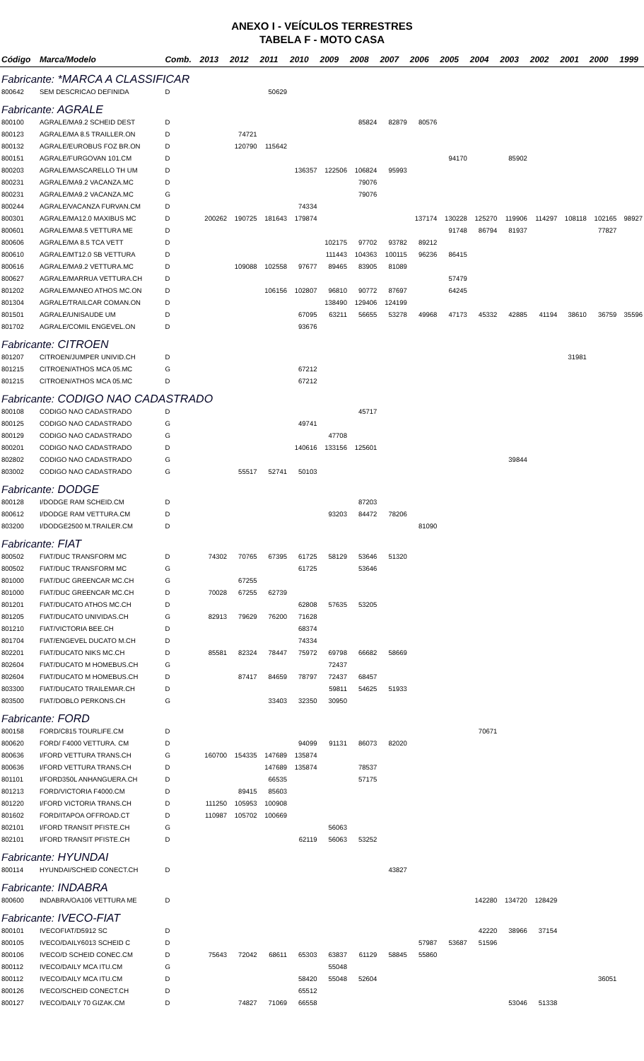ANEXO I - VEÍCULOS TERRESTRES
TABELA F - MOTO CASA
| Código | Marca/Modelo | Comb. | 2013 | 2012 | 2011 | 2010 | 2009 | 2008 | 2007 | 2006 | 2005 | 2004 | 2003 | 2002 | 2001 | 2000 | 1999 |
| --- | --- | --- | --- | --- | --- | --- | --- | --- | --- | --- | --- | --- | --- | --- | --- | --- | --- |
| Fabricante: *MARCA A CLASSIFICAR | | | | | | | | | | | | | | | | | |
| 800642 | SEM DESCRICAO DEFINIDA | D | | | 50629 | | | | | | | | | | | | |
| Fabricante: AGRALE | | | | | | | | | | | | | | | | | |
| 800100 | AGRALE/MA9.2 SCHEID DEST | D | | | | | | 85824 | 82879 | 80576 | | | | | | | |
| 800123 | AGRALE/MA 8.5 TRAILLER.ON | D | | 74721 | | | | | | | | | | | | | |
| 800132 | AGRALE/EUROBUS FOZ BR.ON | D | | 120790 | 115642 | | | | | | | | | | | | |
| 800151 | AGRALE/FURGOVAN 101.CM | D | | | | | | | | | 94170 | | 85902 | | | | |
| 800203 | AGRALE/MASCARELLO TH UM | D | | | | 136357 | 122506 | 106824 | 95993 | | | | | | | | |
| 800231 | AGRALE/MA9.2 VACANZA.MC | D | | | | | | 79076 | | | | | | | | | |
| 800231 | AGRALE/MA9.2 VACANZA.MC | G | | | | | | 79076 | | | | | | | | | |
| 800244 | AGRALE/VACANZA FURVAN.CM | D | | | | 74334 | | | | | | | | | | | |
| 800301 | AGRALE/MA12.0 MAXIBUS MC | D | 200262 | 190725 | 181643 | 179874 | | | | 137174 | 130228 | 125270 | 119906 | 114297 | 108118 | 102165 | 98927 |
| 800601 | AGRALE/MA8.5 VETTURA ME | D | | | | | | | | | 91748 | 86794 | 81937 | | | 77827 | |
| 800606 | AGRALE/MA 8.5 TCA VETT | D | | | | | 102175 | 97702 | 93782 | 89212 | | | | | | | |
| 800610 | AGRALE/MT12.0 SB VETTURA | D | | | | | 111443 | 104363 | 100115 | 96236 | 86415 | | | | | | |
| 800616 | AGRALE/MA9.2 VETTURA.MC | D | | 109088 | 102558 | 97677 | 89465 | 83905 | 81089 | | | | | | | | |
| 800627 | AGRALE/MARRUA VETTURA.CH | D | | | | | | | | | 57479 | | | | | | |
| 801202 | AGRALE/MANEO ATHOS MC.ON | D | | | 106156 | 102807 | 96810 | 90772 | 87697 | | 64245 | | | | | | |
| 801304 | AGRALE/TRAILCAR COMAN.ON | D | | | | | 138490 | 129406 | 124199 | | | | | | | | |
| 801501 | AGRALE/UNISAUDE UM | D | | | | 67095 | 63211 | 56655 | 53278 | 49968 | 47173 | 45332 | 42885 | 41194 | 38610 | 36759 | 35596 |
| 801702 | AGRALE/COMIL ENGEVEL.ON | D | | | | 93676 | | | | | | | | | | | |
| Fabricante: CITROEN | | | | | | | | | | | | | | | | | |
| 801207 | CITROEN/JUMPER UNIVID.CH | D | | | | | | | | | | | | | 31981 | | |
| 801215 | CITROEN/ATHOS MCA 05.MC | G | | | | 67212 | | | | | | | | | | | |
| 801215 | CITROEN/ATHOS MCA 05.MC | D | | | | 67212 | | | | | | | | | | | |
| Fabricante: CODIGO NAO CADASTRADO | | | | | | | | | | | | | | | | | |
| 800108 | CODIGO NAO CADASTRADO | D | | | | | | 45717 | | | | | | | | | |
| 800125 | CODIGO NAO CADASTRADO | G | | | | 49741 | | | | | | | | | | | |
| 800129 | CODIGO NAO CADASTRADO | G | | | | | 47708 | | | | | | | | | | |
| 800201 | CODIGO NAO CADASTRADO | D | | | | 140616 | 133156 | 125601 | | | | | | | | | |
| 802802 | CODIGO NAO CADASTRADO | G | | | | | | | | | | | 39844 | | | | |
| 803002 | CODIGO NAO CADASTRADO | G | | 55517 | 52741 | 50103 | | | | | | | | | | | |
| Fabricante: DODGE | | | | | | | | | | | | | | | | | |
| 800128 | I/DODGE RAM SCHEID.CM | D | | | | | | 87203 | | | | | | | | | |
| 800612 | I/DODGE RAM VETTURA.CM | D | | | | | 93203 | 84472 | 78206 | | | | | | | | |
| 803200 | I/DODGE2500 M.TRAILER.CM | D | | | | | | | | 81090 | | | | | | | |
| Fabricante: FIAT | | | | | | | | | | | | | | | | | |
| 800502 | FIAT/DUC TRANSFORM MC | D | 74302 | 70765 | 67395 | 61725 | 58129 | 53646 | 51320 | | | | | | | | |
| 800502 | FIAT/DUC TRANSFORM MC | G | | | | 61725 | | 53646 | | | | | | | | | |
| 801000 | FIAT/DUC GREENCAR MC.CH | G | | 67255 | | | | | | | | | | | | | |
| 801000 | FIAT/DUC GREENCAR MC.CH | D | 70028 | 67255 | 62739 | | | | | | | | | | | | |
| 801201 | FIAT/DUCATO ATHOS MC.CH | D | | | | 62808 | 57635 | 53205 | | | | | | | | | |
| 801205 | FIAT/DUCATO UNIVIDAS.CH | G | 82913 | 79629 | 76200 | 71628 | | | | | | | | | | | |
| 801210 | FIAT/VICTORIA BEE.CH | D | | | | 68374 | | | | | | | | | | | |
| 801704 | FIAT/ENGEVEL DUCATO M.CH | D | | | | 74334 | | | | | | | | | | | |
| 802201 | FIAT/DUCATO NIKS MC.CH | D | 85581 | 82324 | 78447 | 75972 | 69798 | 66682 | 58669 | | | | | | | | |
| 802604 | FIAT/DUCATO M HOMEBUS.CH | G | | | | | 72437 | | | | | | | | | | |
| 802604 | FIAT/DUCATO M HOMEBUS.CH | D | | 87417 | 84659 | 78797 | 72437 | 68457 | | | | | | | | | |
| 803300 | FIAT/DUCATO TRAILEMAR.CH | D | | | | | 59811 | 54625 | 51933 | | | | | | | | |
| 803500 | FIAT/DOBLO PERKONS.CH | G | | | 33403 | 32350 | 30950 | | | | | | | | | | |
| Fabricante: FORD | | | | | | | | | | | | | | | | | |
| 800158 | FORD/C815 TOURLIFE.CM | D | | | | | | | | | | 70671 | | | | | |
| 800620 | FORD/ F4000 VETTURA. CM | D | | | | 94099 | 91131 | 86073 | 82020 | | | | | | | | |
| 800636 | I/FORD VETTURA TRANS.CH | G | 160700 | 154335 | 147689 | 135874 | | | | | | | | | | | |
| 800636 | I/FORD VETTURA TRANS.CH | D | | | 147689 | 135874 | | 78537 | | | | | | | | | |
| 801101 | I/FORD350L ANHANGUERA.CH | D | | | 66535 | | | 57175 | | | | | | | | | |
| 801213 | FORD/VICTORIA F4000.CM | D | | 89415 | 85603 | | | | | | | | | | | | |
| 801220 | I/FORD VICTORIA TRANS.CH | D | 111250 | 105953 | 100908 | | | | | | | | | | | | |
| 801602 | FORD/ITAPOA OFFROAD.CT | D | 110987 | 105702 | 100669 | | | | | | | | | | | | |
| 802101 | I/FORD TRANSIT PFISTE.CH | G | | | | | 56063 | | | | | | | | | | |
| 802101 | I/FORD TRANSIT PFISTE.CH | D | | | | 62119 | 56063 | 53252 | | | | | | | | | |
| Fabricante: HYUNDAI | | | | | | | | | | | | | | | | | |
| 800114 | HYUNDAI/SCHEID CONECT.CH | D | | | | | | | 43827 | | | | | | | | |
| Fabricante: INDABRA | | | | | | | | | | | | | | | | | |
| 800600 | INDABRA/OA106 VETTURA ME | D | | | | | | | | | | 142280 | 134720 | 128429 | | | |
| Fabricante: IVECO-FIAT | | | | | | | | | | | | | | | | | |
| 800101 | IVECOFIAT/D5912 SC | D | | | | | | | | | | 42220 | 38966 | 37154 | | | |
| 800105 | IVECO/DAILY6013 SCHEID C | D | | | | | | | | 57987 | 53687 | 51596 | | | | | |
| 800106 | IVECO/D SCHEID CONEC.CM | D | 75643 | 72042 | 68611 | 65303 | 63837 | 61129 | 58845 | 55860 | | | | | | | |
| 800112 | IVECO/DAILY MCA ITU.CM | G | | | | | 55048 | | | | | | | | | | |
| 800112 | IVECO/DAILY MCA ITU.CM | D | | | | 58420 | 55048 | 52604 | | | | | | | | 36051 | |
| 800126 | IVECO/SCHEID CONECT.CH | D | | | | 65512 | | | | | | | | | | | |
| 800127 | IVECO/DAILY 70 GIZAK.CM | D | | 74827 | 71069 | 66558 | | | | | | | 53046 | 51338 | | | |